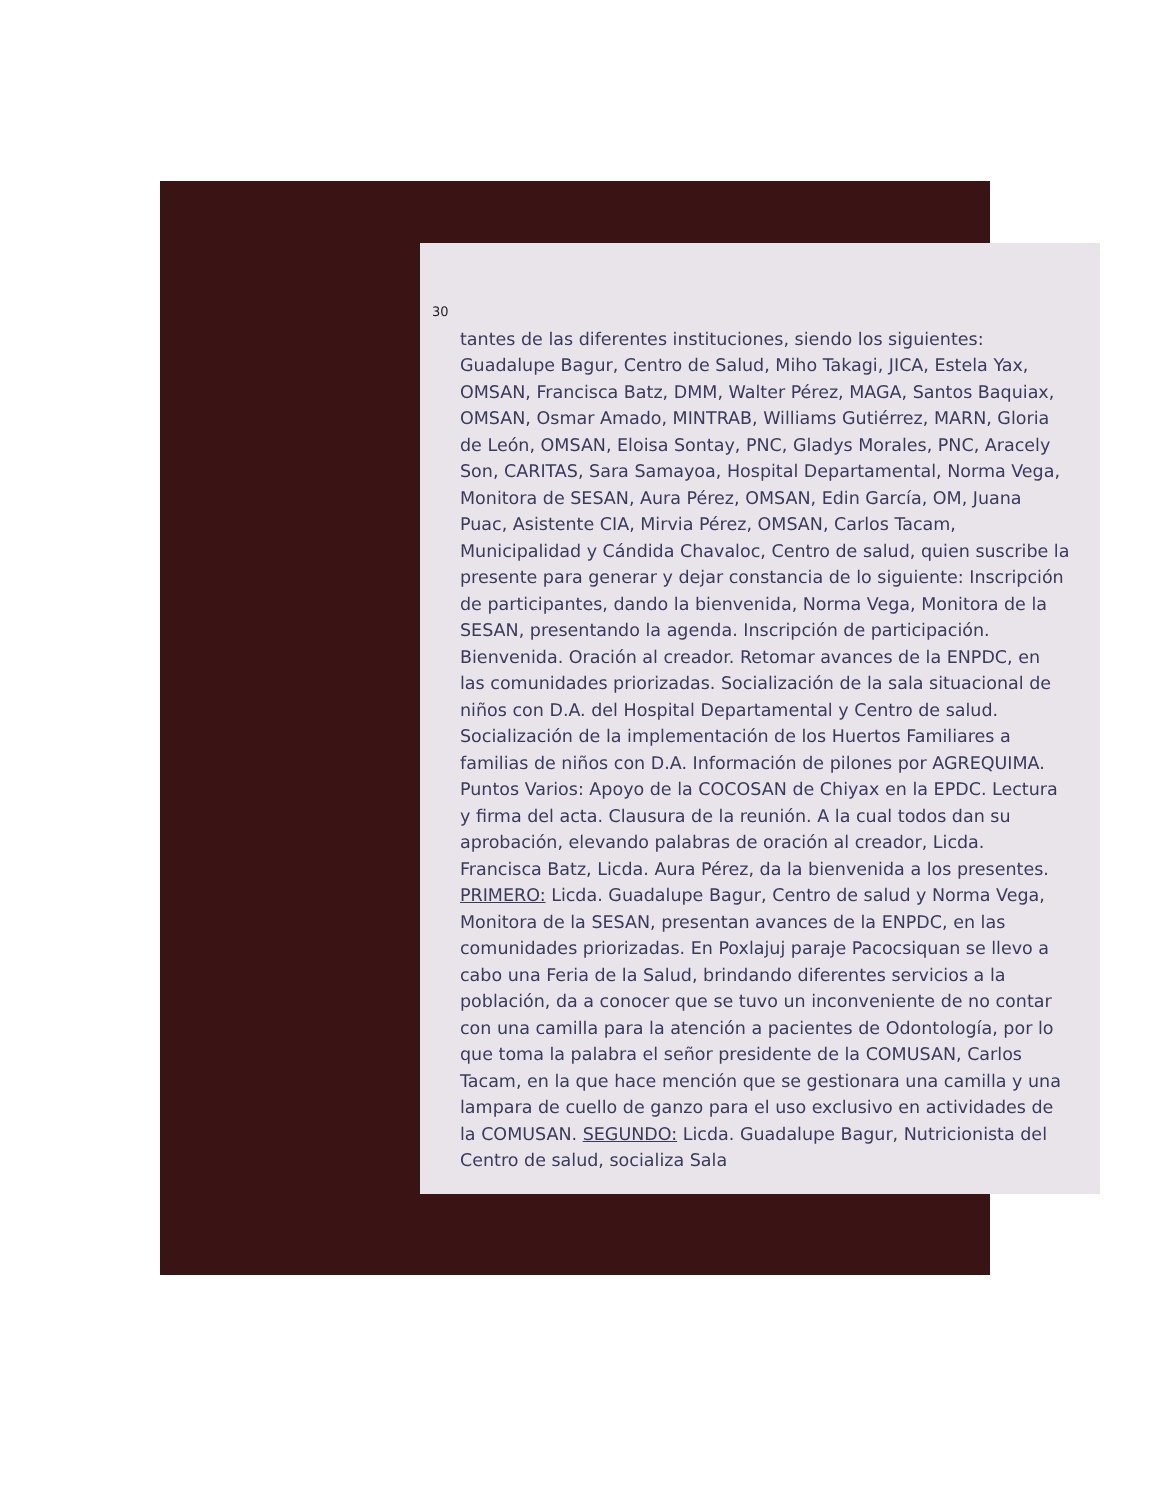30
tantes de las diferentes instituciones, siendo los siguientes: Guadalupe Bagur, Centro de Salud, Miho Takagi, JICA, Estela Yax, OMSAN, Francisca Batz, DMM, Walter Pérez, MAGA, Santos Baquiax, OMSAN, Osmar Amado, MINTRAB, Williams Gutiérrez, MARN, Gloria de León, OMSAN, Eloisa Sontay, PNC, Gladys Morales, PNC, Aracely Son, CARITAS, Sara Samayoa, Hospital Departamental, Norma Vega, Monitora de SESAN, Aura Pérez, OMSAN, Edin García, OM, Juana Puac, Asistente CIA, Mirvia Pérez, OMSAN, Carlos Tacam, Municipalidad y Cándida Chavaloc, Centro de salud, quien suscribe la presente para generar y dejar constancia de lo siguiente: Inscripción de participantes, dando la bienvenida, Norma Vega, Monitora de la SESAN, presentando la agenda. Inscripción de participación. Bienvenida. Oración al creador. Retomar avances de la ENPDC, en las comunidades priorizadas. Socialización de la sala situacional de niños con D.A. del Hospital Departamental y Centro de salud. Socialización de la implementación de los Huertos Familiares a familias de niños con D.A. Información de pilones por AGREQUIMA. Puntos Varios: Apoyo de la COCOSAN de Chiyax en la EPDC. Lectura y firma del acta. Clausura de la reunión. A la cual todos dan su aprobación, elevando palabras de oración al creador, Licda. Francisca Batz, Licda. Aura Pérez, da la bienvenida a los presentes. PRIMERO: Licda. Guadalupe Bagur, Centro de salud y Norma Vega, Monitora de la SESAN, presentan avances de la ENPDC, en las comunidades priorizadas. En Poxlajuj paraje Pacocsiquan se llevo a cabo una Feria de la Salud, brindando diferentes servicios a la población, da a conocer que se tuvo un inconveniente de no contar con una camilla para la atención a pacientes de Odontología, por lo que toma la palabra el señor presidente de la COMUSAN, Carlos Tacam, en la que hace mención que se gestionara una camilla y una lampara de cuello de ganzo para el uso exclusivo en actividades de la COMUSAN. SEGUNDO: Licda. Guadalupe Bagur, Nutricionista del Centro de salud, socializa Sala